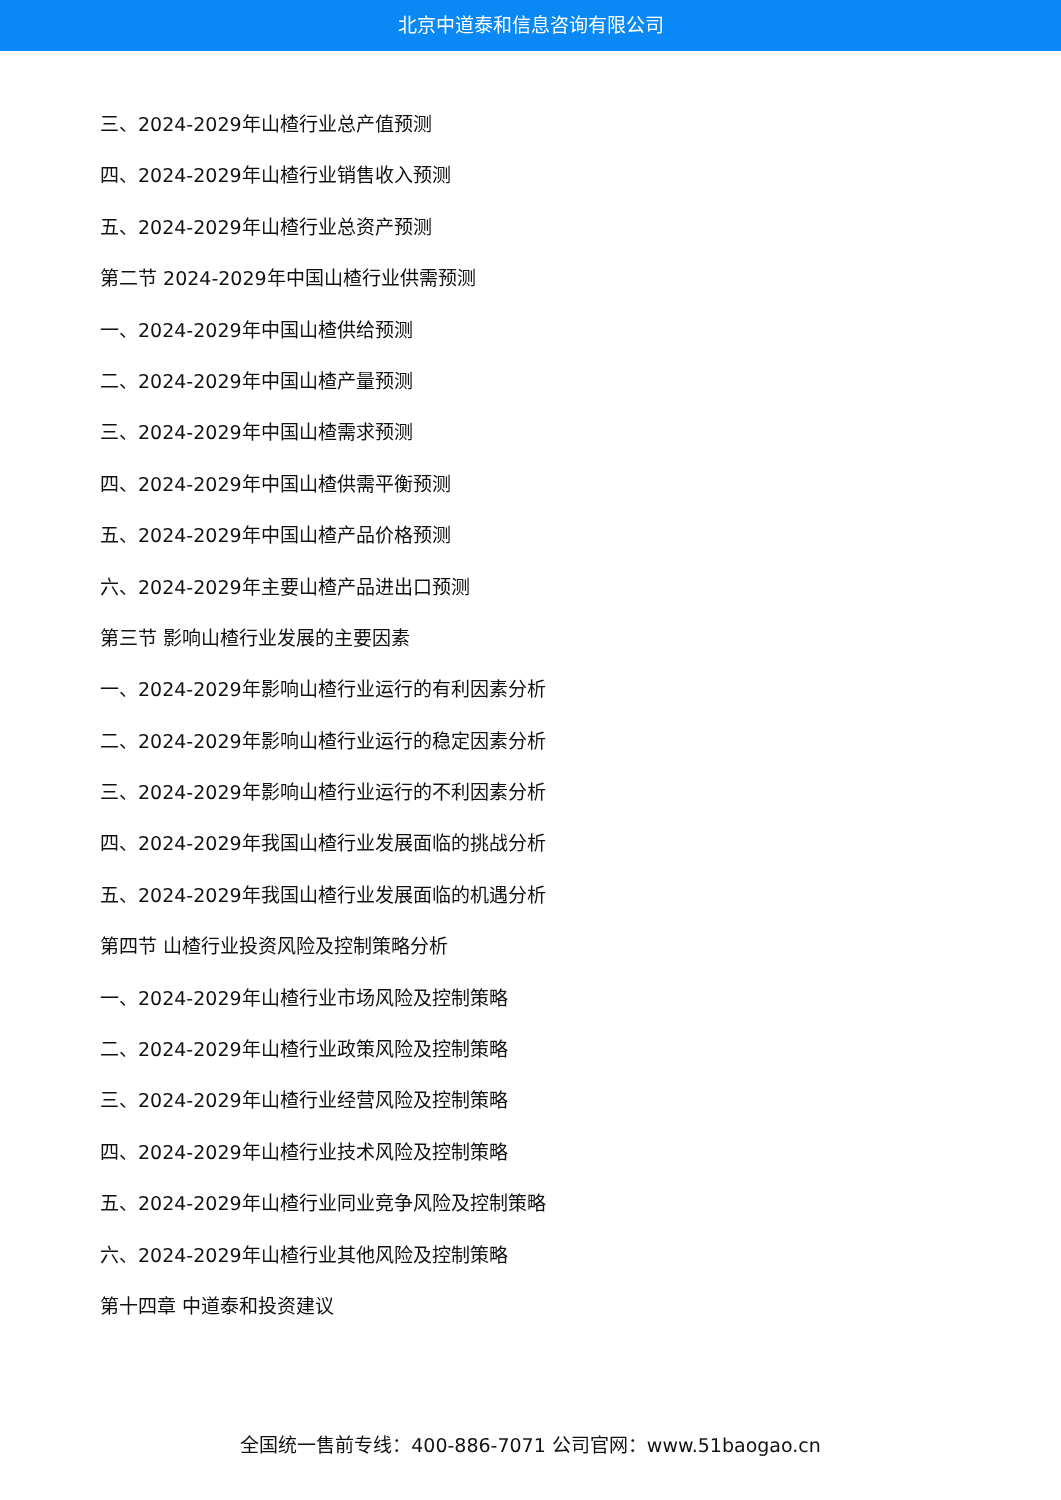北京中道泰和信息咨询有限公司
三、2024-2029年山楂行业总产值预测
四、2024-2029年山楂行业销售收入预测
五、2024-2029年山楂行业总资产预测
第二节 2024-2029年中国山楂行业供需预测
一、2024-2029年中国山楂供给预测
二、2024-2029年中国山楂产量预测
三、2024-2029年中国山楂需求预测
四、2024-2029年中国山楂供需平衡预测
五、2024-2029年中国山楂产品价格预测
六、2024-2029年主要山楂产品进出口预测
第三节 影响山楂行业发展的主要因素
一、2024-2029年影响山楂行业运行的有利因素分析
二、2024-2029年影响山楂行业运行的稳定因素分析
三、2024-2029年影响山楂行业运行的不利因素分析
四、2024-2029年我国山楂行业发展面临的挑战分析
五、2024-2029年我国山楂行业发展面临的机遇分析
第四节 山楂行业投资风险及控制策略分析
一、2024-2029年山楂行业市场风险及控制策略
二、2024-2029年山楂行业政策风险及控制策略
三、2024-2029年山楂行业经营风险及控制策略
四、2024-2029年山楂行业技术风险及控制策略
五、2024-2029年山楂行业同业竞争风险及控制策略
六、2024-2029年山楂行业其他风险及控制策略
第十四章 中道泰和投资建议
全国统一售前专线：400-886-7071 公司官网：www.51baogao.cn